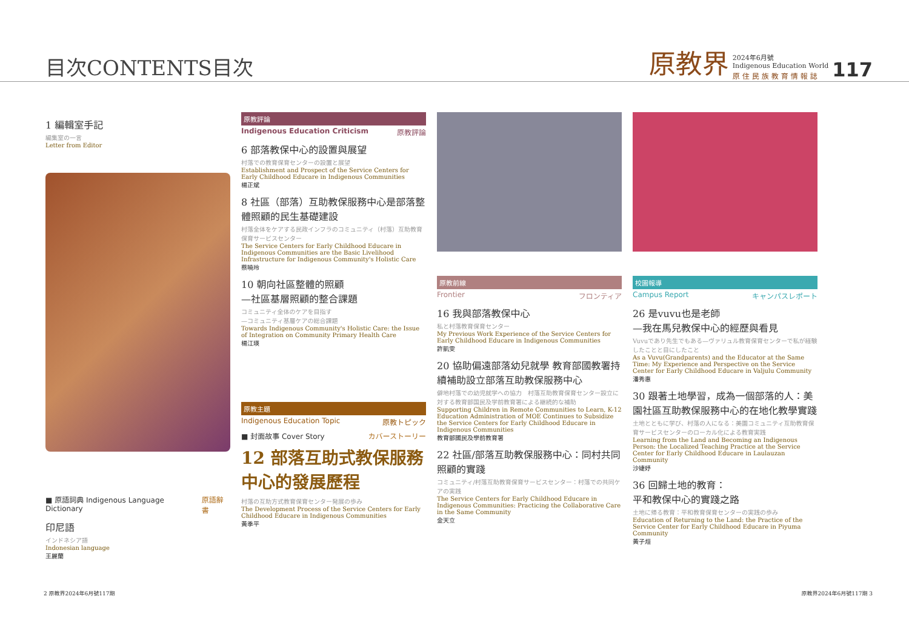目次CONTENTS目次
原教界
2024年6月號
Indigenous Education World
原住民族教育情報誌
117
1 編輯室手記
編集室の一言
Letter from Editor
■ 原語詞典 Indigenous Language Dictionary 原語辭書
印尼語
インドネシア語
Indonesian language
王麗蘭
原教評論
Indigenous Education Criticism 原教評論
6 部落教保中心的設置與展望
村落での教育保育センターの設置と展望
Establishment and Prospect of the Service Centers for Early Childhood Educare in Indigenous Communities
楊正斌
8 社區（部落）互助教保服務中心是部落整體照顧的民生基礎建設
村落全体をケアする民政インフラのコミュニティ（村落）互助教育保育サービスセンター
The Service Centers for Early Childhood Educare in Indigenous Communities are the Basic Livelihood Infrastructure for Indigenous Community's Holistic Care
蔡曉玲
10 朝向社區整體的照顧
—社區基層照顧的整合課題
コミュニティ全体のケアを目指す
—コミュニティ基層ケアの総合課題
Towards Indigenous Community's Holistic Care: the Issue of Integration on Community Primary Health Care
楊江瑛
原教主題
Indigenous Education Topic 原教トピック
■ 封面故事 Cover Story カバーストーリー
12 部落互助式教保服務中心的發展歷程
村落の互助方式教育保育センター発展の歩み
The Development Process of the Service Centers for Early Childhood Educare in Indigenous Communities
黃季平
原教前線
Frontier フロンティア
16 我與部落教保中心
私と村落教育保育センター
My Previous Work Experience of the Service Centers for Early Childhood Educare in Indigenous Communities
許凱雯
20 協助偏遠部落幼兒就學 教育部國教署持續補助設立部落互助教保服務中心
僻地村落での幼児就学への協力　村落互助教育保育センター設立に対する教育部国民及学前教育署による継続的な補助
Supporting Children in Remote Communities to Learn, K-12 Education Administration of MOE Continues to Subsidize the Service Centers for Early Childhood Educare in Indigenous Communities
教育部國民及學前教育署
22 社區/部落互助教保服務中心：同村共同照顧的實踐
コミュニティ/村落互助教育保育サービスセンター：村落での共同ケアの実践
The Service Centers for Early Childhood Educare in Indigenous Communities: Practicing the Collaborative Care in the Same Community
金天立
校園報導
Campus Report キャンパスレポート
26 是vuvu也是老師
—我在馬兒教保中心的經歷與看見
Vuvuであり先生でもある—ヴァリュル教育保育センターで私が経験したことと目にしたこと
As a Vuvu(Grandparents) and the Educator at the Same Time: My Experience and Perspective on the Service Center for Early Childhood Educare in Valjulu Community
潘秀惠
30 跟著土地學習，成為一個部落的人：美園社區互助教保服務中心的在地化教學實踐
土地とともに学び、村落の人になる：美園コミュニティ互助教育保育サービスセンターのローカル化による教育実践
Learning from the Land and Becoming an Indigenous Person: the Localized Teaching Practice at the Service Center for Early Childhood Educare in Laulauzan Community
沙婕妤
36 回歸土地的教育：
平和教保中心的實踐之路
土地に帰る教育：平和教育保育センターの実践の歩み
Education of Returning to the Land: the Practice of the Service Center for Early Childhood Educare in Piyuma Community
黃子烜
2 原教界2024年6月號117期 原教界2024年6月號117期 3